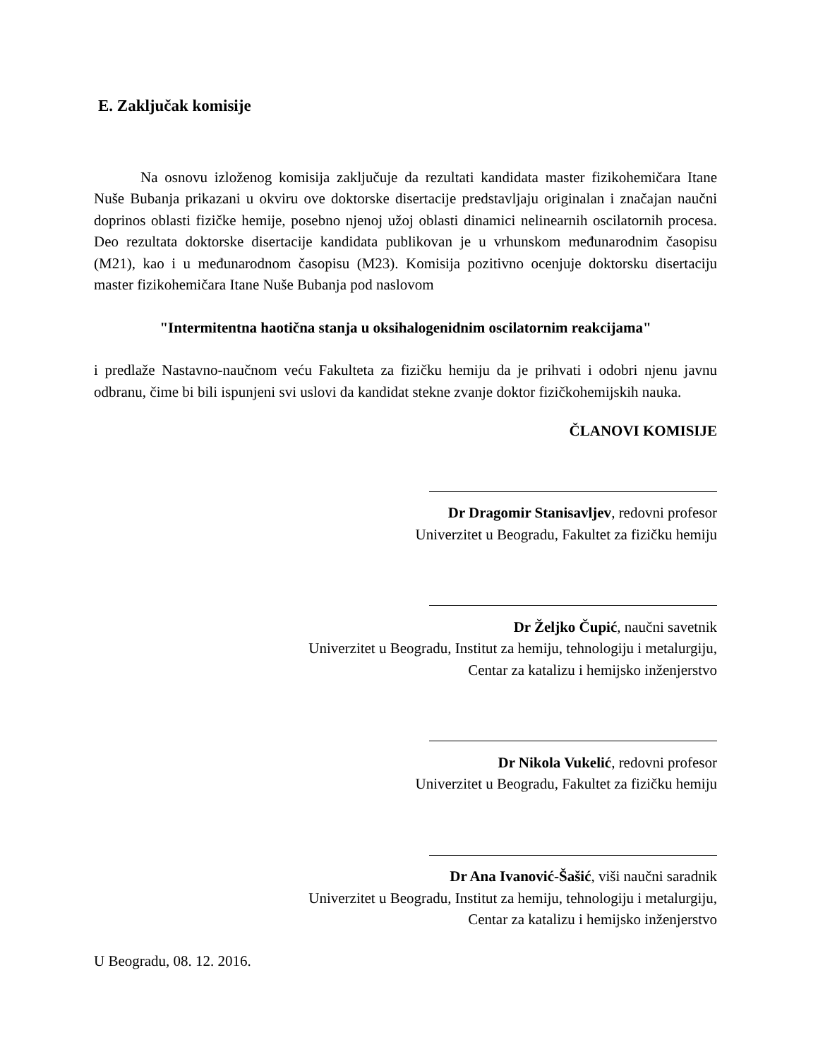E. Zaključak komisije
Na osnovu izloženog komisija zaključuje da rezultati kandidata master fizikohemičara Itane Nuše Bubanja prikazani u okviru ove doktorske disertacije predstavljaju originalan i značajan naučni doprinos oblasti fizičke hemije, posebno njenoj užoj oblasti dinamici nelinearnih oscilatornih procesa. Deo rezultata doktorske disertacije kandidata publikovan je u vrhunskom međunarodnim časopisu (M21), kao i u međunarodnom časopisu (M23). Komisija pozitivno ocenjuje doktorsku disertaciju master fizikohemičara Itane Nuše Bubanja pod naslovom
"Intermitentna haotična stanja u oksihalogenidnim oscilatornim reakcijama"
i predlaže Nastavno-naučnom veću Fakulteta za fizičku hemiju da je prihvati i odobri njenu javnu odbranu, čime bi bili ispunjeni svi uslovi da kandidat stekne zvanje doktor fizičkohemijskih nauka.
ČLANOVI KOMISIJE
Dr Dragomir Stanisavljev, redovni profesor
Univerzitet u Beogradu, Fakultet za fizičku hemiju
Dr Željko Čupić, naučni savetnik
Univerzitet u Beogradu, Institut za hemiju, tehnologiju i metalurgiju,
Centar za katalizu i hemijsko inženjerstvo
Dr Nikola Vukelić, redovni profesor
Univerzitet u Beogradu, Fakultet za fizičku hemiju
Dr Ana Ivanović-Šašić, viši naučni saradnik
Univerzitet u Beogradu, Institut za hemiju, tehnologiju i metalurgiju,
Centar za katalizu i hemijsko inženjerstvo
U Beogradu, 08. 12. 2016.